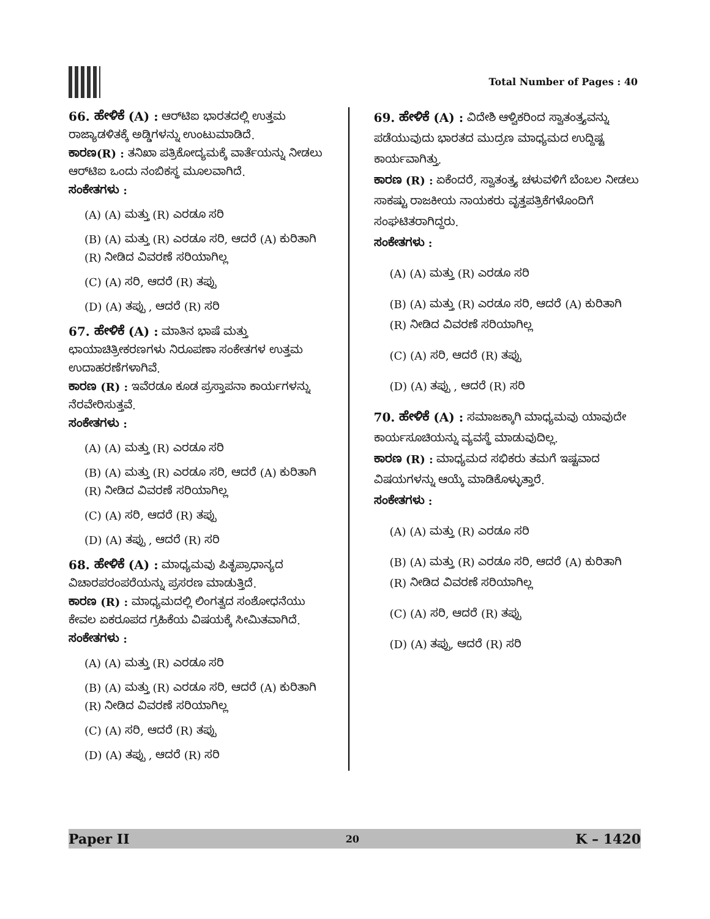Total Number of Pages : 40
66. ಹೇಳಿಕೆ (A) : ಆರ್‌ಟಿಐ ಭಾರತದಲ್ಲಿ ಉತ್ತಮ ರಾಜ್ಯಾಡಳಿತಕ್ಕೆ ಅಡ್ಡಿಗಳನ್ನು ಉಂಟುಮಾಡಿದೆ.
ಕಾರಣ(R) : ತನಿಖಾ ಪತ್ರಿಕೋದ್ಯಮಕ್ಕೆ ವಾರ್ತೆಯನ್ನು ನೀಡಲು ಆರ್‌ಟಿಐ ಒಂದು ನಂಬಿಕಸ್ಥ ಮೂಲವಾಗಿದೆ.
ಸಂಕೇತಗಳು :
(A) (A) ಮತ್ತು (R) ಎರಡೂ ಸರಿ
(B) (A) ಮತ್ತು (R) ಎರಡೂ ಸರಿ, ಆದರೆ (A) ಕುರಿತಾಗಿ (R) ನೀಡಿದ ವಿವರಣೆ ಸರಿಯಾಗಿಲ್ಲ
(C) (A) ಸರಿ, ಆದರೆ (R) ತಪ್ಪು
(D) (A) ತಪ್ಪು , ಆದರೆ (R) ಸರಿ
67. ಹೇಳಿಕೆ (A) : ಮಾತಿನ ಭಾಷೆ ಮತ್ತು ಛಾಯಾಚಿತ್ರೀಕರಣಗಳು ನಿರೂಪಣಾ ಸಂಕೇತಗಳ ಉತ್ತಮ ಉದಾಹರಣೆಗಳಾಗಿವೆ.
ಕಾರಣ (R) : ಇವೆರಡೂ ಕೂಡ ಪ್ರಸ್ತಾಪನಾ ಕಾರ್ಯಗಳನ್ನು ನೆರವೇರಿಸುತ್ತವೆ.
ಸಂಕೇತಗಳು :
(A) (A) ಮತ್ತು (R) ಎರಡೂ ಸರಿ
(B) (A) ಮತ್ತು (R) ಎರಡೂ ಸರಿ, ಆದರೆ (A) ಕುರಿತಾಗಿ (R) ನೀಡಿದ ವಿವರಣೆ ಸರಿಯಾಗಿಲ್ಲ
(C) (A) ಸರಿ, ಆದರೆ (R) ತಪ್ಪು
(D) (A) ತಪ್ಪು , ಆದರೆ (R) ಸರಿ
68. ಹೇಳಿಕೆ (A) : ಮಾಧ್ಯಮವು ಪಿತೃಪ್ರಾಧಾನ್ಯದ ವಿಚಾರಪರಂಪರೆಯನ್ನು ಪ್ರಸರಣ ಮಾಡುತ್ತಿದೆ.
ಕಾರಣ (R) : ಮಾಧ್ಯಮದಲ್ಲಿ ಲಿಂಗತ್ವದ ಸಂಶೋಧನೆಯು ಕೇವಲ ಏಕರೂಪದ ಗ್ರಹಿಕೆಯ ವಿಷಯಕ್ಕೆ ಸೀಮಿತವಾಗಿದೆ.
ಸಂಕೇತಗಳು :
(A) (A) ಮತ್ತು (R) ಎರಡೂ ಸರಿ
(B) (A) ಮತ್ತು (R) ಎರಡೂ ಸರಿ, ಆದರೆ (A) ಕುರಿತಾಗಿ (R) ನೀಡಿದ ವಿವರಣೆ ಸರಿಯಾಗಿಲ್ಲ
(C) (A) ಸರಿ, ಆದರೆ (R) ತಪ್ಪು
(D) (A) ತಪ್ಪು , ಆದರೆ (R) ಸರಿ
69. ಹೇಳಿಕೆ (A) : ವಿದೇಶಿ ಆಳ್ವಿಕರಿಂದ ಸ್ವಾತಂತ್ರ್ಯವನ್ನು ಪಡೆಯುವುದು ಭಾರತದ ಮುದ್ರಣ ಮಾಧ್ಯಮದ ಉದ್ದಿಷ್ಟ ಕಾರ್ಯವಾಗಿತ್ತು.
ಕಾರಣ (R) : ಏಕೆಂದರೆ, ಸ್ವಾತಂತ್ರ್ಯ ಚಳುವಳಿಗೆ ಬೆಂಬಲ ನೀಡಲು ಸಾಕಷ್ಟು ರಾಜಕೀಯ ನಾಯಕರು ವೃತ್ತಪತ್ರಿಕೆಗಳೊಂದಿಗೆ ಸಂಘಟಿತರಾಗಿದ್ದರು.
ಸಂಕೇತಗಳು :
(A) (A) ಮತ್ತು (R) ಎರಡೂ ಸರಿ
(B) (A) ಮತ್ತು (R) ಎರಡೂ ಸರಿ, ಆದರೆ (A) ಕುರಿತಾಗಿ (R) ನೀಡಿದ ವಿವರಣೆ ಸರಿಯಾಗಿಲ್ಲ
(C) (A) ಸರಿ, ಆದರೆ (R) ತಪ್ಪು
(D) (A) ತಪ್ಪು , ಆದರೆ (R) ಸರಿ
70. ಹೇಳಿಕೆ (A) : ಸಮಾಜಕ್ಕಾಗಿ ಮಾಧ್ಯಮವು ಯಾವುದೇ ಕಾರ್ಯಸೂಚಿಯನ್ನು ವ್ಯವಸ್ಥೆ ಮಾಡುವುದಿಲ್ಲ.
ಕಾರಣ (R) : ಮಾಧ್ಯಮದ ಸಭಿಕರು ತಮಗೆ ಇಷ್ಟವಾದ ವಿಷಯಗಳನ್ನು ಆಯ್ಕೆ ಮಾಡಿಕೊಳ್ಳುತ್ತಾರೆ.
ಸಂಕೇತಗಳು :
(A) (A) ಮತ್ತು (R) ಎರಡೂ ಸರಿ
(B) (A) ಮತ್ತು (R) ಎರಡೂ ಸರಿ, ಆದರೆ (A) ಕುರಿತಾಗಿ (R) ನೀಡಿದ ವಿವರಣೆ ಸರಿಯಾಗಿಲ್ಲ
(C) (A) ಸರಿ, ಆದರೆ (R) ತಪ್ಪು
(D) (A) ತಪ್ಪು, ಆದರೆ (R) ಸರಿ
Paper II 20 K – 1420